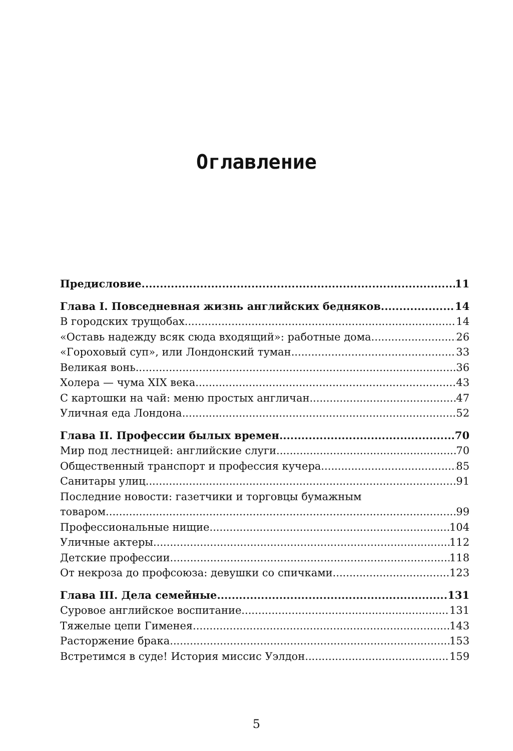Оглавление
Предисловие 11
Глава I. Повседневная жизнь английских бедняков 14
В городских трущобах 14
«Оставь надежду всяк сюда входящий»: работные дома 26
«Гороховый суп», или Лондонский туман 33
Великая вонь 36
Холера — чума XIX века 43
С картошки на чай: меню простых англичан 47
Уличная еда Лондона 52
Глава II. Профессии былых времен 70
Мир под лестницей: английские слуги 70
Общественный транспорт и профессия кучера 85
Санитары улиц 91
Последние новости: газетчики и торговцы бумажным
товаром 99
Профессиональные нищие 104
Уличные актеры 112
Детские профессии 118
От некроза до профсоюза: девушки со спичками 123
Глава III. Дела семейные 131
Суровое английское воспитание 131
Тяжелые цепи Гименея 143
Расторжение брака 153
Встретимся в суде! История миссис Уэлдон 159
5